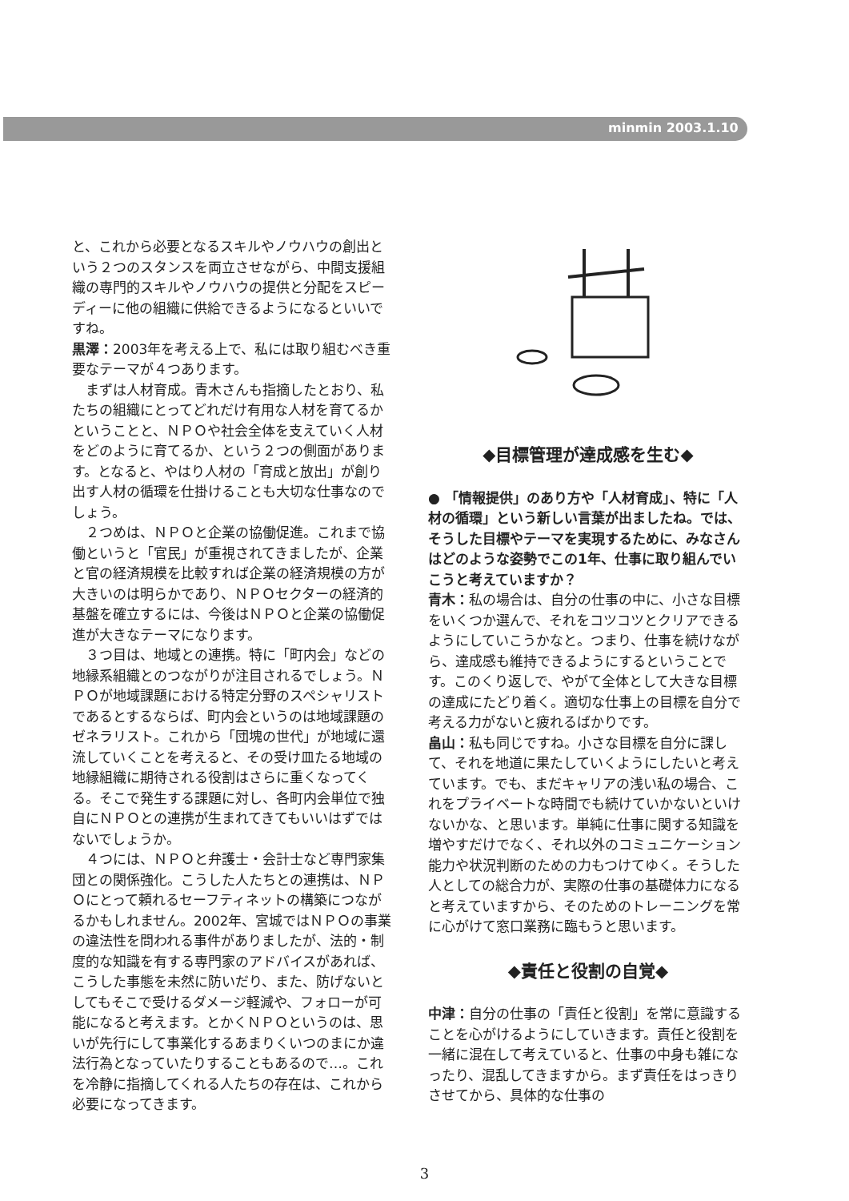minmin 2003.1.10
と、これから必要となるスキルやノウハウの創出という２つのスタンスを両立させながら、中間支援組織の専門的スキルやノウハウの提供と分配をスピーディーに他の組織に供給できるようになるといいですね。
黒澤：2003年を考える上で、私には取り組むべき重要なテーマが４つあります。
まずは人材育成。青木さんも指摘したとおり、私たちの組織にとってどれだけ有用な人材を育てるかということと、ＮＰＯや社会全体を支えていく人材をどのように育てるか、という２つの側面があります。となると、やはり人材の「育成と放出」が創り出す人材の循環を仕掛けることも大切な仕事なのでしょう。
２つめは、ＮＰＯと企業の協働促進。これまで協働というと「官民」が重視されてきましたが、企業と官の経済規模を比較すれば企業の経済規模の方が大きいのは明らかであり、ＮＰＯセクターの経済的基盤を確立するには、今後はＮＰＯと企業の協働促進が大きなテーマになります。
３つ目は、地域との連携。特に「町内会」などの地縁系組織とのつながりが注目されるでしょう。ＮＰＯが地域課題における特定分野のスペシャリストであるとするならば、町内会というのは地域課題のゼネラリスト。これから「団塊の世代」が地域に還流していくことを考えると、その受け皿たる地域の地縁組織に期待される役割はさらに重くなってくる。そこで発生する課題に対し、各町内会単位で独自にＮＰＯとの連携が生まれてきてもいいはずではないでしょうか。
４つには、ＮＰＯと弁護士・会計士など専門家集団との関係強化。こうした人たちとの連携は、ＮＰＯにとって頼れるセーフティネットの構築につながるかもしれません。2002年、宮城ではＮＰＯの事業の違法性を問われる事件がありましたが、法的・制度的な知識を有する専門家のアドバイスがあれば、こうした事態を未然に防いだり、また、防げないとしてもそこで受けるダメージ軽減や、フォローが可能になると考えます。とかくＮＰＯというのは、思いが先行にして事業化するあまりくいつのまにか違法行為となっていたりすることもあるので…。これを冷静に指摘してくれる人たちの存在は、これから必要になってきます。
◆目標管理が達成感を生む◆
● 「情報提供」のあり方や「人材育成」、特に「人材の循環」という新しい言葉が出ましたね。では、そうした目標やテーマを実現するために、みなさんはどのような姿勢でこの1年、仕事に取り組んでいこうと考えていますか？
青木：私の場合は、自分の仕事の中に、小さな目標をいくつか選んで、それをコツコツとクリアできるようにしていこうかなと。つまり、仕事を続けながら、達成感も維持できるようにするということです。このくり返しで、やがて全体として大きな目標の達成にたどり着く。適切な仕事上の目標を自分で考える力がないと疲れるばかりです。
畠山：私も同じですね。小さな目標を自分に課して、それを地道に果たしていくようにしたいと考えています。でも、まだキャリアの浅い私の場合、これをプライベートな時間でも続けていかないといけないかな、と思います。単純に仕事に関する知識を増やすだけでなく、それ以外のコミュニケーション能力や状況判断のための力もつけてゆく。そうした人としての総合力が、実際の仕事の基礎体力になると考えていますから、そのためのトレーニングを常に心がけて窓口業務に臨もうと思います。
◆責任と役割の自覚◆
中津：自分の仕事の「責任と役割」を常に意識することを心がけるようにしていきます。責任と役割を一緒に混在して考えていると、仕事の中身も雑になったり、混乱してきますから。まず責任をはっきりさせてから、具体的な仕事の
3